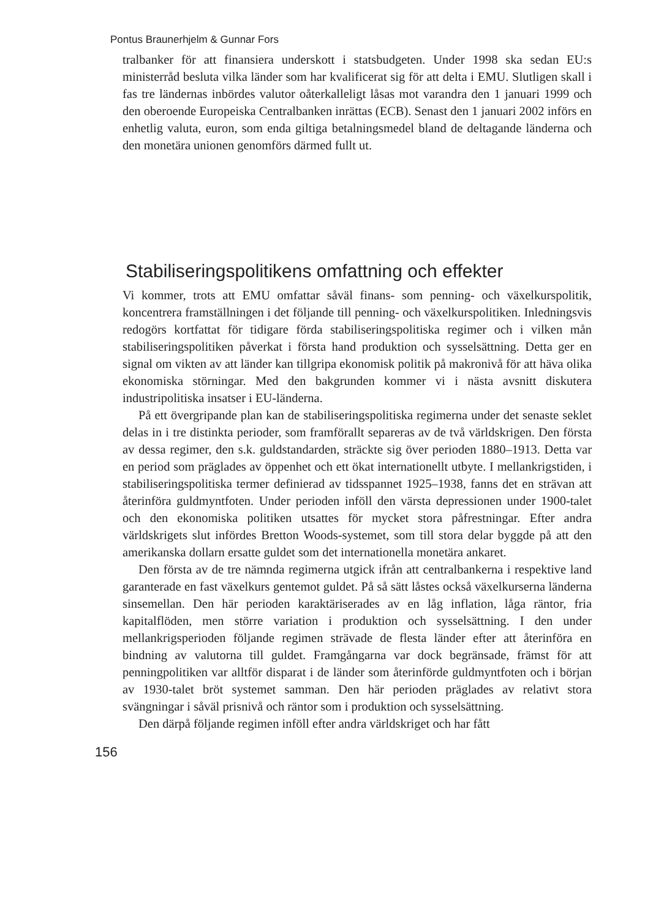Pontus Braunerhjelm & Gunnar Fors
tralbanker för att finansiera underskott i statsbudgeten. Under 1998 ska sedan EU:s ministerråd besluta vilka länder som har kvalificerat sig för att delta i EMU. Slutligen skall i fas tre ländernas inbördes valutor oåterkalleligt låsas mot varandra den 1 januari 1999 och den oberoende Europeiska Centralbanken inrättas (ECB). Senast den 1 januari 2002 införs en enhetlig valuta, euron, som enda giltiga betalningsmedel bland de deltagande länderna och den monetära unionen genomförs därmed fullt ut.
Stabiliseringspolitikens omfattning och effekter
Vi kommer, trots att EMU omfattar såväl finans- som penning- och växelkurspolitik, koncentrera framställningen i det följande till penning- och växelkurspolitiken. Inledningsvis redogörs kortfattat för tidigare förda stabiliseringspolitiska regimer och i vilken mån stabiliseringspolitiken påverkat i första hand produktion och sysselsättning. Detta ger en signal om vikten av att länder kan tillgripa ekonomisk politik på makronivå för att häva olika ekonomiska störningar. Med den bakgrunden kommer vi i nästa avsnitt diskutera industripolitiska insatser i EU-länderna.
På ett övergripande plan kan de stabiliseringspolitiska regimerna under det senaste seklet delas in i tre distinkta perioder, som framförallt separeras av de två världskrigen. Den första av dessa regimer, den s.k. guldstandarden, sträckte sig över perioden 1880–1913. Detta var en period som präglades av öppenhet och ett ökat internationellt utbyte. I mellankrigstiden, i stabiliseringspolitiska termer definierad av tidsspannet 1925–1938, fanns det en strävan att återinföra guldmyntfoten. Under perioden inföll den värsta depressionen under 1900-talet och den ekonomiska politiken utsattes för mycket stora påfrestningar. Efter andra världskrigets slut infördes Bretton Woods-systemet, som till stora delar byggde på att den amerikanska dollarn ersatte guldet som det internationella monetära ankaret.
Den första av de tre nämnda regimerna utgick ifrån att centralbankerna i respektive land garanterade en fast växelkurs gentemot guldet. På så sätt låstes också växelkurserna länderna sinsemellan. Den här perioden karaktäriserades av en låg inflation, låga räntor, fria kapitalflöden, men större variation i produktion och sysselsättning. I den under mellankrigsperioden följande regimen strävade de flesta länder efter att återinföra en bindning av valutorna till guldet. Framgångarna var dock begränsade, främst för att penningpolitiken var alltför disparat i de länder som återinförde guldmyntfoten och i början av 1930-talet bröt systemet samman. Den här perioden präglades av relativt stora svängningar i såväl prisnivå och räntor som i produktion och sysselsättning.
Den därpå följande regimen inföll efter andra världskriget och har fått
156